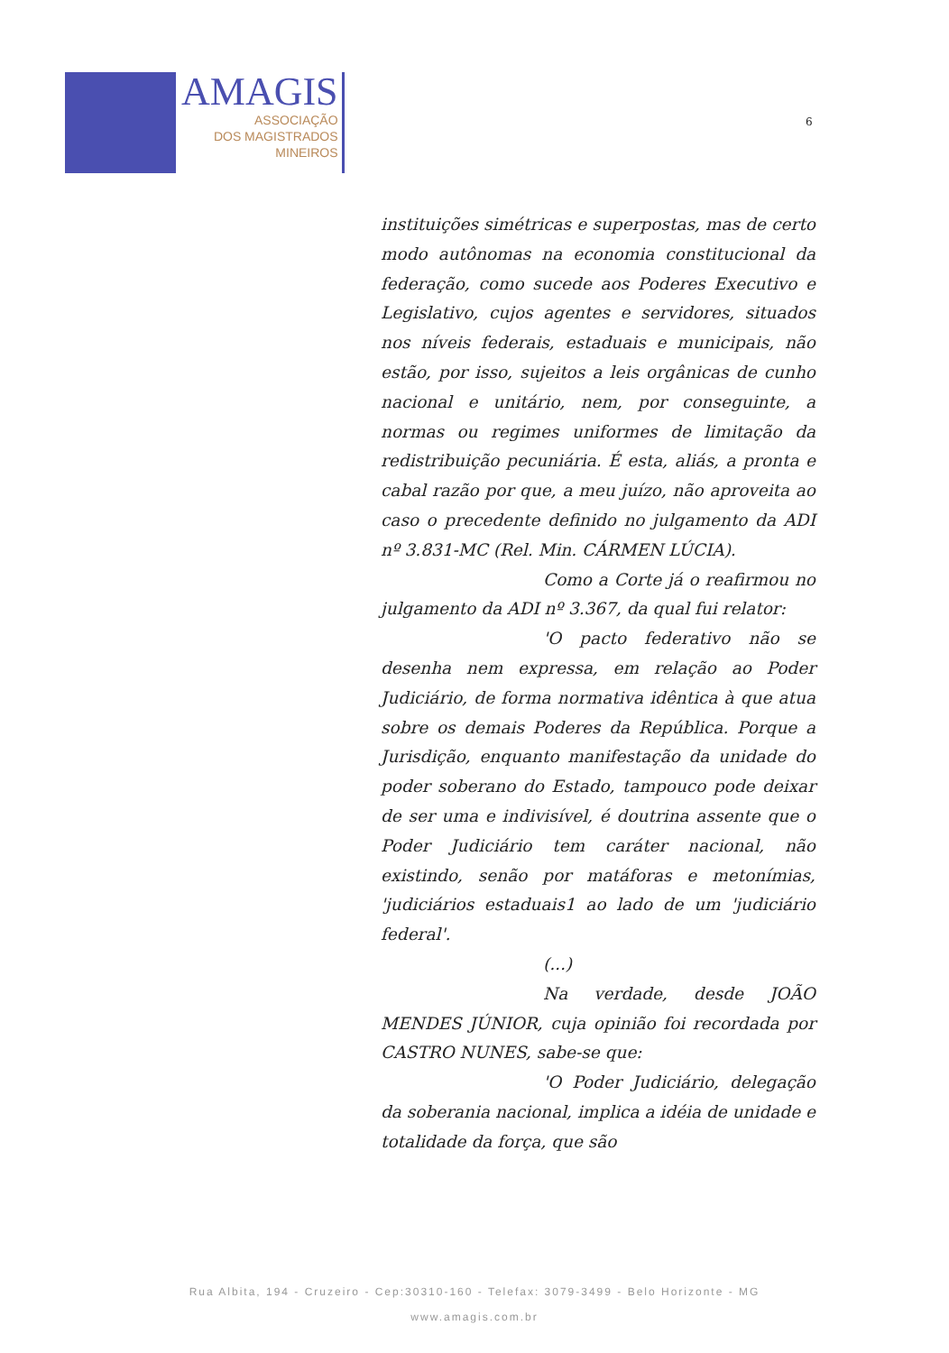AMAGIS
ASSOCIAÇÃO
DOS MAGISTRADOS
MINEIROS
6
instituições simétricas e superpostas, mas de certo modo autônomas na economia constitucional da federação, como sucede aos Poderes Executivo e Legislativo, cujos agentes e servidores, situados nos níveis federais, estaduais e municipais, não estão, por isso, sujeitos a leis orgânicas de cunho nacional e unitário, nem, por conseguinte, a normas ou regimes uniformes de limitação da redistribuição pecuniária. É esta, aliás, a pronta e cabal razão por que, a meu juízo, não aproveita ao caso o precedente definido no julgamento da ADI nº 3.831-MC (Rel. Min. CÁRMEN LÚCIA).
Como a Corte já o reafirmou no julgamento da ADI nº 3.367, da qual fui relator:
'O pacto federativo não se desenha nem expressa, em relação ao Poder Judiciário, de forma normativa idêntica à que atua sobre os demais Poderes da República. Porque a Jurisdição, enquanto manifestação da unidade do poder soberano do Estado, tampouco pode deixar de ser uma e indivisível, é doutrina assente que o Poder Judiciário tem caráter nacional, não existindo, senão por matáforas e metonímias, 'judiciários estaduais1 ao lado de um 'judiciário federal'.
(...)
Na verdade, desde JOÃO MENDES JÚNIOR, cuja opinião foi recordada por CASTRO NUNES, sabe-se que:
'O Poder Judiciário, delegação da soberania nacional, implica a idéia de unidade e totalidade da força, que são
Rua Albita, 194 - Cruzeiro - Cep:30310-160 - Telefax: 3079-3499 - Belo Horizonte - MG
www.amagis.com.br